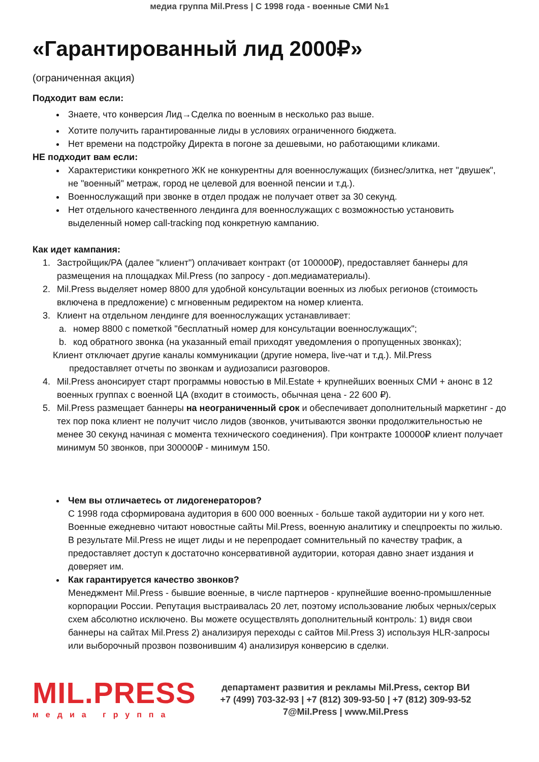медиа группа Mil.Press | С 1998 года - военные СМИ №1
«Гарантированный лид 2000₽»
(ограниченная акция)
Подходит вам если:
Знаете, что конверсия Лид→Сделка по военным в несколько раз выше.
Хотите получить гарантированные лиды в условиях ограниченного бюджета.
Нет времени на подстройку Директа в погоне за дешевыми, но работающими кликами.
НЕ подходит вам если:
Характеристики конкретного ЖК не конкурентны для военнослужащих (бизнес/элитка, нет "двушек", не "военный" метраж, город не целевой для военной пенсии и т.д.).
Военнослужащий при звонке в отдел продаж не получает ответ за 30 секунд.
Нет отдельного качественного лендинга для военнослужащих с возможностью установить выделенный номер call-tracking под конкретную кампанию.
Как идет кампания:
1. Застройщик/РА (далее "клиент") оплачивает контракт (от 100000₽), предоставляет баннеры для размещения на площадках Mil.Press (по запросу - доп.медиаматериалы).
2. Mil.Press выделяет номер 8800 для удобной консультации военных из любых регионов (стоимость включена в предложение) с мгновенным редиректом на номер клиента.
3. Клиент на отдельном лендинге для военнослужащих устанавливает:
a. номер 8800 с пометкой "бесплатный номер для консультации военнослужащих";
b. код обратного звонка (на указанный email приходят уведомления о пропущенных звонках);
Клиент отключает другие каналы коммуникации (другие номера, live-чат и т.д.). Mil.Press
предоставляет отчеты по звонкам и аудиозаписи разговоров.
4. Mil.Press анонсирует старт программы новостью в Mil.Estate + крупнейших военных СМИ + анонс в 12 военных группах с военной ЦА (входит в стоимость, обычная цена - 22 600 ₽).
5. Mil.Press размещает баннеры на неограниченный срок и обеспечивает дополнительный маркетинг - до тех пор пока клиент не получит число лидов (звонков, учитываются звонки продолжительностью не менее 30 секунд начиная с момента технического соединения). При контракте 100000₽ клиент получает минимум 50 звонков, при 300000₽ - минимум 150.
Чем вы отличаетесь от лидогенераторов?
С 1998 года сформирована аудитория в 600 000 военных - больше такой аудитории ни у кого нет. Военные ежедневно читают новостные сайты Mil.Press, военную аналитику и спецпроекты по жилью. В результате Mil.Press не ищет лиды и не перепродает сомнительный по качеству трафик, а предоставляет доступ к достаточно консервативной аудитории, которая давно знает издания и доверяет им.
Как гарантируется качество звонков?
Менеджмент Mil.Press - бывшие военные, в числе партнеров - крупнейшие военно-промышленные корпорации России. Репутация выстраивалась 20 лет, поэтому использование любых черных/серых схем абсолютно исключено. Вы можете осуществлять дополнительный контроль: 1) видя свои баннеры на сайтах Mil.Press 2) анализируя переходы с сайтов Mil.Press 3) используя HLR-запросы или выборочный прозвон позвонившим 4) анализируя конверсию в сделки.
MIL.PRESS
медиа группа
департамент развития и рекламы Mil.Press, сектор ВИ
+7 (499) 703-32-93 | +7 (812) 309-93-50 | +7 (812) 309-93-52
7@Mil.Press | www.Mil.Press